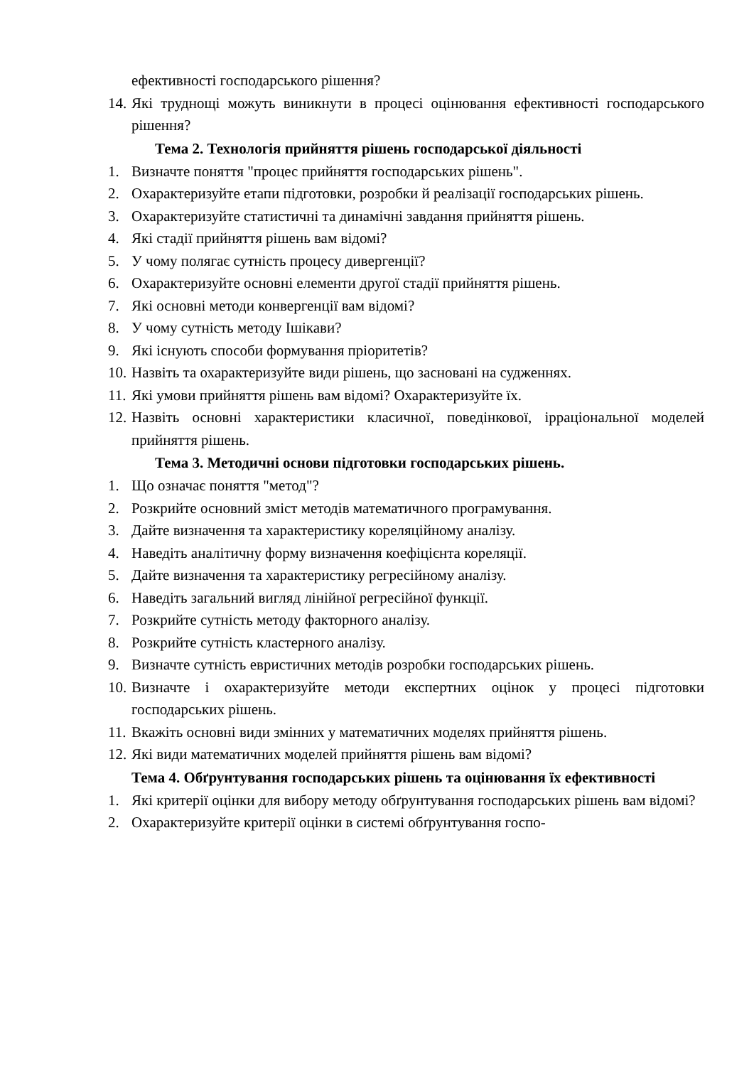ефективності господарського рішення?
14. Які труднощі можуть виникнути в процесі оцінювання ефективності господарського рішення?
Тема 2. Технологія прийняття рішень господарської діяльності
1. Визначте поняття "процес прийняття господарських рішень".
2. Охарактеризуйте етапи підготовки, розробки й реалізації господарських рішень.
3. Охарактеризуйте статистичні та динамічні завдання прийняття рішень.
4. Які стадії прийняття рішень вам відомі?
5. У чому полягає сутність процесу дивергенції?
6. Охарактеризуйте основні елементи другої стадії прийняття рішень.
7. Які основні методи конвергенції вам відомі?
8. У чому сутність методу Ішікави?
9. Які існують способи формування пріоритетів?
10. Назвіть та охарактеризуйте види рішень, що засновані на судженнях.
11. Які умови прийняття рішень вам відомі? Охарактеризуйте їх.
12. Назвіть основні характеристики класичної, поведінкової, ірраціональної моделей прийняття рішень.
Тема 3. Методичні основи підготовки господарських рішень.
1. Що означає поняття "метод"?
2. Розкрийте основний зміст методів математичного програмування.
3. Дайте визначення та характеристику кореляційному аналізу.
4. Наведіть аналітичну форму визначення коефіцієнта кореляції.
5. Дайте визначення та характеристику регресійному аналізу.
6. Наведіть загальний вигляд лінійної регресійної функції.
7. Розкрийте сутність методу факторного аналізу.
8. Розкрийте сутність кластерного аналізу.
9. Визначте сутність евристичних методів розробки господарських рішень.
10. Визначте і охарактеризуйте методи експертних оцінок у процесі підготовки господарських рішень.
11. Вкажіть основні види змінних у математичних моделях прийняття рішень.
12. Які види математичних моделей прийняття рішень вам відомі?
Тема 4. Обґрунтування господарських рішень та оцінювання їх ефективності
1. Які критерії оцінки для вибору методу обґрунтування господарських рішень вам відомі?
2. Охарактеризуйте критерії оцінки в системі обґрунтування госпо-